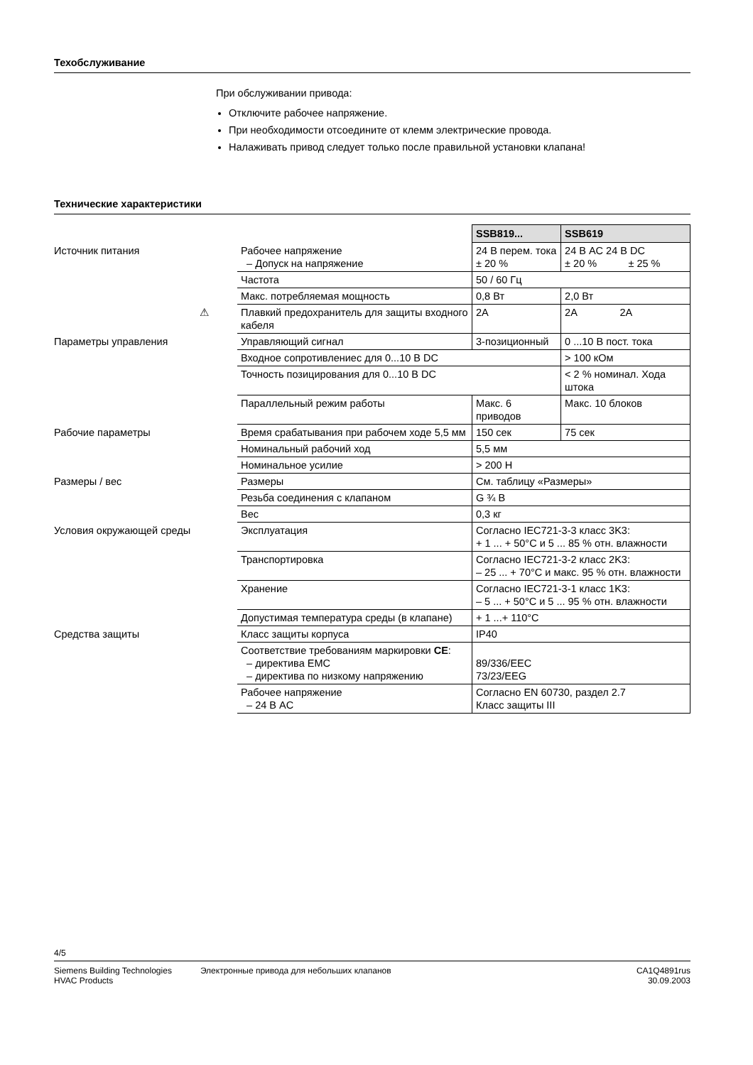Техобслуживание
При обслуживании привода:
Отключите рабочее напряжение.
При необходимости отсоедините от клемм электрические провода.
Налаживать привод следует только после правильной установки клапана!
Технические характеристики
| | | SSB819... | SSB619 |
| Источник питания | Рабочее напряжение – Допуск на напряжение | 24 В перем. тока ± 20 % | 24 В AC 24 В DC ± 20 % ± 25 % |
| | Частота | 50 / 60 Гц | |
| | Макс. потребляемая мощность | 0,8 Вт | 2,0 Вт |
| ⚠ | Плавкий предохранитель для защиты входного кабеля | 2A | 2A 2A |
| Параметры управления | Управляющий сигнал | 3-позиционный | 0 ...10 В пост. тока |
| | Входное сопротивлениес для 0...10 В DC | | > 100 кОм |
| | Точность позицирования для 0...10 В DC | | < 2 % номинал. Хода штока |
| | Параллельный режим работы | Макс. 6 приводов | Макс. 10 блоков |
| Рабочие параметры | Время срабатывания при рабочем ходе 5,5 мм | 150 сек | 75 сек |
| | Номинальный рабочий ход | 5,5 мм | |
| | Номинальное усилие | > 200 Н | |
| Размеры / вес | Размеры | См. таблицу «Размеры» | |
| | Резьба соединения с клапаном | G ¾ B | |
| | Вес | 0,3 кг | |
| Условия окружающей среды | Эксплуатация | Согласно IEC721-3-3 класс 3K3: + 1 ... + 50°C и 5 ... 85 % отн. влажности | |
| | Транспортировка | Согласно IEC721-3-2 класс 2K3: – 25 ... + 70°C и макс. 95 % отн. влажности | |
| | Хранение | Согласно IEC721-3-1 класс 1K3: – 5 ... + 50°C и 5 ... 95 % отн. влажности | |
| | Допустимая температура среды (в клапане) | + 1 ...+ 110°C | |
| Средства защиты | Класс защиты корпуса | IP40 | |
| | Соответствие требованиям маркировки CE : – директива EMC – директива по низкому напряжению | 89/336/EEC 73/23/EEG | |
| | Рабочее напряжение – 24 В AC | Согласно EN 60730, раздел 2.7 Класс защиты III | |
4/5
Siemens Building Technologies
HVAC Products
Электронные привода для небольших клапанов
CA1Q4891rus
30.09.2003